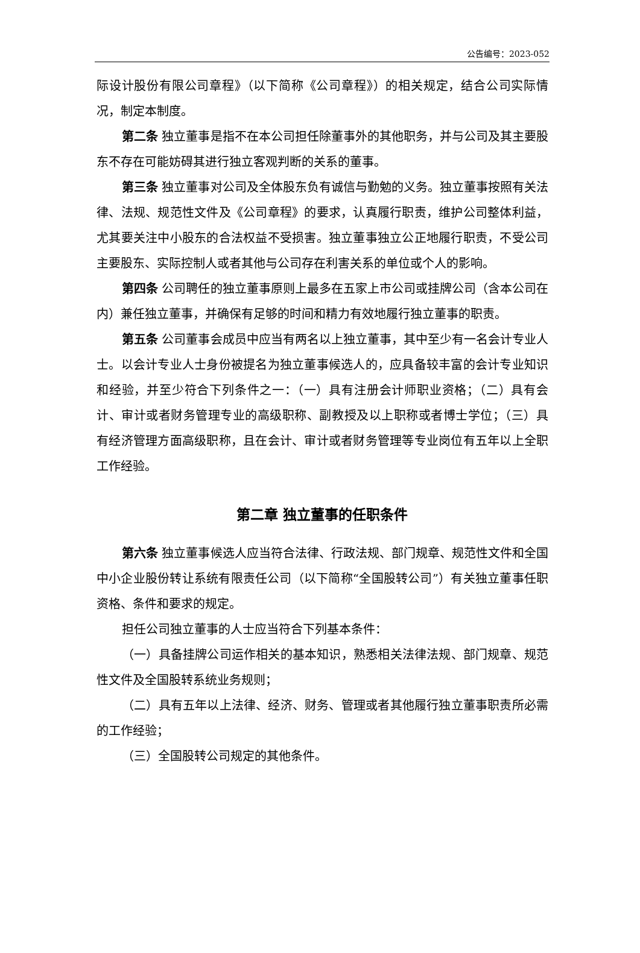公告编号：2023-052
际设计股份有限公司章程》（以下简称《公司章程》）的相关规定，结合公司实际情况，制定本制度。
第二条 独立董事是指不在本公司担任除董事外的其他职务，并与公司及其主要股东不存在可能妨碍其进行独立客观判断的关系的董事。
第三条 独立董事对公司及全体股东负有诚信与勤勉的义务。独立董事按照有关法律、法规、规范性文件及《公司章程》的要求，认真履行职责，维护公司整体利益，尤其要关注中小股东的合法权益不受损害。独立董事独立公正地履行职责，不受公司主要股东、实际控制人或者其他与公司存在利害关系的单位或个人的影响。
第四条 公司聘任的独立董事原则上最多在五家上市公司或挂牌公司（含本公司在内）兼任独立董事，并确保有足够的时间和精力有效地履行独立董事的职责。
第五条 公司董事会成员中应当有两名以上独立董事，其中至少有一名会计专业人士。以会计专业人士身份被提名为独立董事候选人的，应具备较丰富的会计专业知识和经验，并至少符合下列条件之一：（一）具有注册会计师职业资格；（二）具有会计、审计或者财务管理专业的高级职称、副教授及以上职称或者博士学位；（三）具有经济管理方面高级职称，且在会计、审计或者财务管理等专业岗位有五年以上全职工作经验。
第二章 独立董事的任职条件
第六条 独立董事候选人应当符合法律、行政法规、部门规章、规范性文件和全国中小企业股份转让系统有限责任公司（以下简称“全国股转公司”）有关独立董事任职资格、条件和要求的规定。
担任公司独立董事的人士应当符合下列基本条件：
（一）具备挂牌公司运作相关的基本知识，熟悉相关法律法规、部门规章、规范性文件及全国股转系统业务规则；
（二）具有五年以上法律、经济、财务、管理或者其他履行独立董事职责所必需的工作经验；
（三）全国股转公司规定的其他条件。